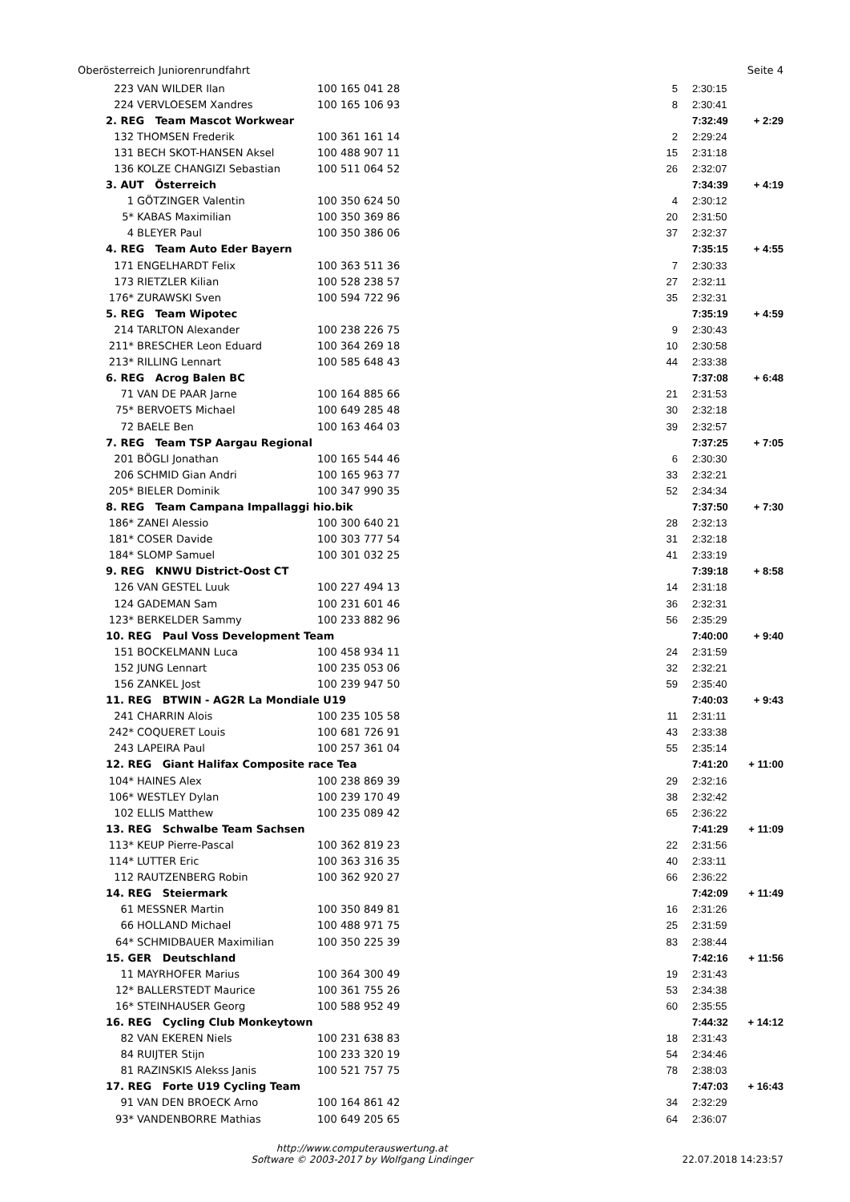Oberösterreich Juniorenrundfahrt Seite 4
| 223 | VAN WILDER Ilan | 100 165 041 28 | 5 | 2:30:15 | |
| 224 | VERVLOESEM Xandres | 100 165 106 93 | 8 | 2:30:41 | |
| 2. REG Team Mascot Workwear | | | | 7:32:49 | + 2:29 |
| 132 | THOMSEN Frederik | 100 361 161 14 | 2 | 2:29:24 | |
| 131 | BECH SKOT-HANSEN Aksel | 100 488 907 11 | 15 | 2:31:18 | |
| 136 | KOLZE CHANGIZI Sebastian | 100 511 064 52 | 26 | 2:32:07 | |
| 3. AUT Österreich | | | | 7:34:39 | + 4:19 |
| 1 | GÖTZINGER Valentin | 100 350 624 50 | 4 | 2:30:12 | |
| 5* | KABAS Maximilian | 100 350 369 86 | 20 | 2:31:50 | |
| 4 | BLEYER Paul | 100 350 386 06 | 37 | 2:32:37 | |
| 4. REG Team Auto Eder Bayern | | | | 7:35:15 | + 4:55 |
| 171 | ENGELHARDT Felix | 100 363 511 36 | 7 | 2:30:33 | |
| 173 | RIETZLER Kilian | 100 528 238 57 | 27 | 2:32:11 | |
| 176* | ZURAWSKI Sven | 100 594 722 96 | 35 | 2:32:31 | |
| 5. REG Team Wipotec | | | | 7:35:19 | + 4:59 |
| 214 | TARLTON Alexander | 100 238 226 75 | 9 | 2:30:43 | |
| 211* | BRESCHER Leon Eduard | 100 364 269 18 | 10 | 2:30:58 | |
| 213* | RILLING Lennart | 100 585 648 43 | 44 | 2:33:38 | |
| 6. REG Acrog Balen BC | | | | 7:37:08 | + 6:48 |
| 71 | VAN DE PAAR Jarne | 100 164 885 66 | 21 | 2:31:53 | |
| 75* | BERVOETS Michael | 100 649 285 48 | 30 | 2:32:18 | |
| 72 | BAELE Ben | 100 163 464 03 | 39 | 2:32:57 | |
| 7. REG Team TSP Aargau Regional | | | | 7:37:25 | + 7:05 |
| 201 | BÖGLI Jonathan | 100 165 544 46 | 6 | 2:30:30 | |
| 206 | SCHMID Gian Andri | 100 165 963 77 | 33 | 2:32:21 | |
| 205* | BIELER Dominik | 100 347 990 35 | 52 | 2:34:34 | |
| 8. REG Team Campana Impallaggi hio.bik | | | | 7:37:50 | + 7:30 |
| 186* | ZANEI Alessio | 100 300 640 21 | 28 | 2:32:13 | |
| 181* | COSER Davide | 100 303 777 54 | 31 | 2:32:18 | |
| 184* | SLOMP Samuel | 100 301 032 25 | 41 | 2:33:19 | |
| 9. REG KNWU District-Oost CT | | | | 7:39:18 | + 8:58 |
| 126 | VAN GESTEL Luuk | 100 227 494 13 | 14 | 2:31:18 | |
| 124 | GADEMAN Sam | 100 231 601 46 | 36 | 2:32:31 | |
| 123* | BERKELDER Sammy | 100 233 882 96 | 56 | 2:35:29 | |
| 10. REG Paul Voss Development Team | | | | 7:40:00 | + 9:40 |
| 151 | BOCKELMANN Luca | 100 458 934 11 | 24 | 2:31:59 | |
| 152 | JUNG Lennart | 100 235 053 06 | 32 | 2:32:21 | |
| 156 | ZANKEL Jost | 100 239 947 50 | 59 | 2:35:40 | |
| 11. REG BTWIN - AG2R La Mondiale U19 | | | | 7:40:03 | + 9:43 |
| 241 | CHARRIN Alois | 100 235 105 58 | 11 | 2:31:11 | |
| 242* | COQUERET Louis | 100 681 726 91 | 43 | 2:33:38 | |
| 243 | LAPEIRA Paul | 100 257 361 04 | 55 | 2:35:14 | |
| 12. REG Giant Halifax Composite race Tea | | | | 7:41:20 | + 11:00 |
| 104* | HAINES Alex | 100 238 869 39 | 29 | 2:32:16 | |
| 106* | WESTLEY Dylan | 100 239 170 49 | 38 | 2:32:42 | |
| 102 | ELLIS Matthew | 100 235 089 42 | 65 | 2:36:22 | |
| 13. REG Schwalbe Team Sachsen | | | | 7:41:29 | + 11:09 |
| 113* | KEUP Pierre-Pascal | 100 362 819 23 | 22 | 2:31:56 | |
| 114* | LUTTER Eric | 100 363 316 35 | 40 | 2:33:11 | |
| 112 | RAUTZENBERG Robin | 100 362 920 27 | 66 | 2:36:22 | |
| 14. REG Steiermark | | | | 7:42:09 | + 11:49 |
| 61 | MESSNER Martin | 100 350 849 81 | 16 | 2:31:26 | |
| 66 | HOLLAND Michael | 100 488 971 75 | 25 | 2:31:59 | |
| 64* | SCHMIDBAUER Maximilian | 100 350 225 39 | 83 | 2:38:44 | |
| 15. GER Deutschland | | | | 7:42:16 | + 11:56 |
| 11 | MAYRHOFER Marius | 100 364 300 49 | 19 | 2:31:43 | |
| 12* | BALLERSTEDT Maurice | 100 361 755 26 | 53 | 2:34:38 | |
| 16* | STEINHAUSER Georg | 100 588 952 49 | 60 | 2:35:55 | |
| 16. REG Cycling Club Monkeytown | | | | 7:44:32 | + 14:12 |
| 82 | VAN EKEREN Niels | 100 231 638 83 | 18 | 2:31:43 | |
| 84 | RUIJTER Stijn | 100 233 320 19 | 54 | 2:34:46 | |
| 81 | RAZINSKIS Alekss Janis | 100 521 757 75 | 78 | 2:38:03 | |
| 17. REG Forte U19 Cycling Team | | | | 7:47:03 | + 16:43 |
| 91 | VAN DEN BROECK Arno | 100 164 861 42 | 34 | 2:32:29 | |
| 93* | VANDENBORRE Mathias | 100 649 205 65 | 64 | 2:36:07 | |
http://www.computerauswertung.at
Software © 2003-2017 by Wolfgang Lindinger
22.07.2018 14:23:57